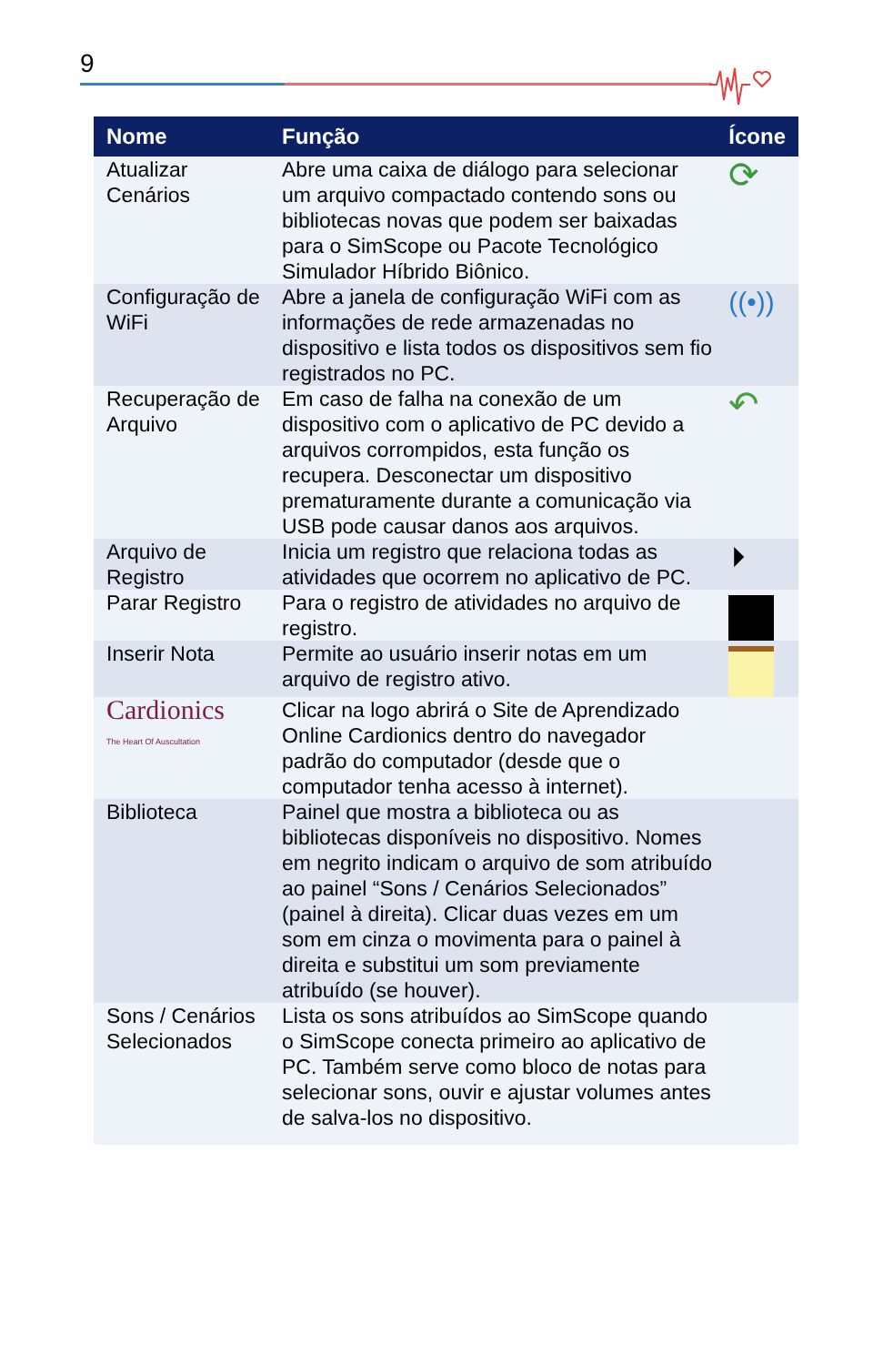9
| Nome | Função | Ícone |
| --- | --- | --- |
| Atualizar Cenários | Abre uma caixa de diálogo para selecionar um arquivo compactado contendo sons ou bibliotecas novas que podem ser baixadas para o SimScope ou Pacote Tecnológico Simulador Híbrido Biônico. | ⟳ |
| Configuração de WiFi | Abre a janela de configuração WiFi com as informações de rede armazenadas no dispositivo e lista todos os dispositivos sem fio registrados no PC. | ((•)) |
| Recuperação de Arquivo | Em caso de falha na conexão de um dispositivo com o aplicativo de PC devido a arquivos corrompidos, esta função os recupera. Desconectar um dispositivo prematuramente durante a comunicação via USB pode causar danos aos arquivos. | ↶ |
| Arquivo de Registro | Inicia um registro que relaciona todas as atividades que ocorrem no aplicativo de PC. | ⏵ |
| Parar Registro | Para o registro de atividades no arquivo de registro. | |
| Inserir Nota | Permite ao usuário inserir notas em um arquivo de registro ativo. | |
| Cardionics The Heart Of Auscultation | Clicar na logo abrirá o Site de Aprendizado Online Cardionics dentro do navegador padrão do computador (desde que o computador tenha acesso à internet). | |
| Biblioteca | Painel que mostra a biblioteca ou as bibliotecas disponíveis no dispositivo. Nomes em negrito indicam o arquivo de som atribuído ao painel “Sons / Cenários Selecionados” (painel à direita). Clicar duas vezes em um som em cinza o movimenta para o painel à direita e substitui um som previamente atribuído (se houver). | |
| Sons / Cenários Selecionados | Lista os sons atribuídos ao SimScope quando o SimScope conecta primeiro ao aplicativo de PC. Também serve como bloco de notas para selecionar sons, ouvir e ajustar volumes antes de salva-los no dispositivo. | |